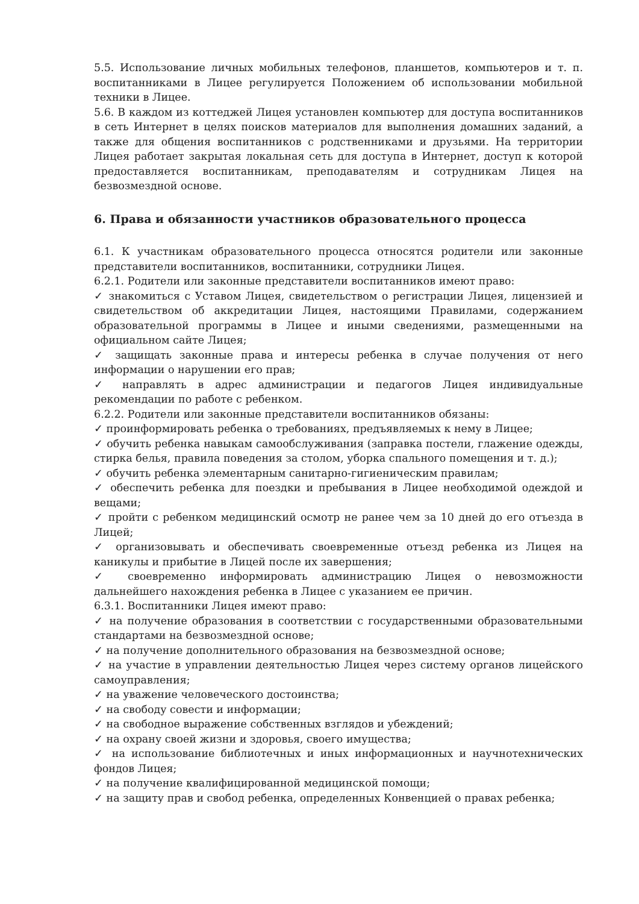5.5. Использование личных мобильных телефонов, планшетов, компьютеров и т. п. воспитанниками в Лицее регулируется Положением об использовании мобильной техники в Лицее.
5.6. В каждом из коттеджей Лицея установлен компьютер для доступа воспитанников в сеть Интернет в целях поисков материалов для выполнения домашних заданий, а также для общения воспитанников с родственниками и друзьями. На территории Лицея работает закрытая локальная сеть для доступа в Интернет, доступ к которой предоставляется воспитанникам, преподавателям и сотрудникам Лицея на безвозмездной основе.
6. Права и обязанности участников образовательного процесса
6.1. К участникам образовательного процесса относятся родители или законные представители воспитанников, воспитанники, сотрудники Лицея.
6.2.1. Родители или законные представители воспитанников имеют право:
✓ знакомиться с Уставом Лицея, свидетельством о регистрации Лицея, лицензией и свидетельством об аккредитации Лицея, настоящими Правилами, содержанием образовательной программы в Лицее и иными сведениями, размещенными на официальном сайте Лицея;
✓ защищать законные права и интересы ребенка в случае получения от него информации о нарушении его прав;
✓ направлять в адрес администрации и педагогов Лицея индивидуальные рекомендации по работе с ребенком.
6.2.2. Родители или законные представители воспитанников обязаны:
✓ проинформировать ребенка о требованиях, предъявляемых к нему в Лицее;
✓ обучить ребенка навыкам самообслуживания (заправка постели, глажение одежды, стирка белья, правила поведения за столом, уборка спального помещения и т. д.);
✓ обучить ребенка элементарным санитарно-гигиеническим правилам;
✓ обеспечить ребенка для поездки и пребывания в Лицее необходимой одеждой и вещами;
✓ пройти с ребенком медицинский осмотр не ранее чем за 10 дней до его отъезда в Лицей;
✓ организовывать и обеспечивать своевременные отъезд ребенка из Лицея на каникулы и прибытие в Лицей после их завершения;
✓ своевременно информировать администрацию Лицея о невозможности дальнейшего нахождения ребенка в Лицее с указанием ее причин.
6.3.1. Воспитанники Лицея имеют право:
✓ на получение образования в соответствии с государственными образовательными стандартами на безвозмездной основе;
✓ на получение дополнительного образования на безвозмездной основе;
✓ на участие в управлении деятельностью Лицея через систему органов лицейского самоуправления;
✓ на уважение человеческого достоинства;
✓ на свободу совести и информации;
✓ на свободное выражение собственных взглядов и убеждений;
✓ на охрану своей жизни и здоровья, своего имущества;
✓ на использование библиотечных и иных информационных и научнотехнических фондов Лицея;
✓ на получение квалифицированной медицинской помощи;
✓ на защиту прав и свобод ребенка, определенных Конвенцией о правах ребенка;